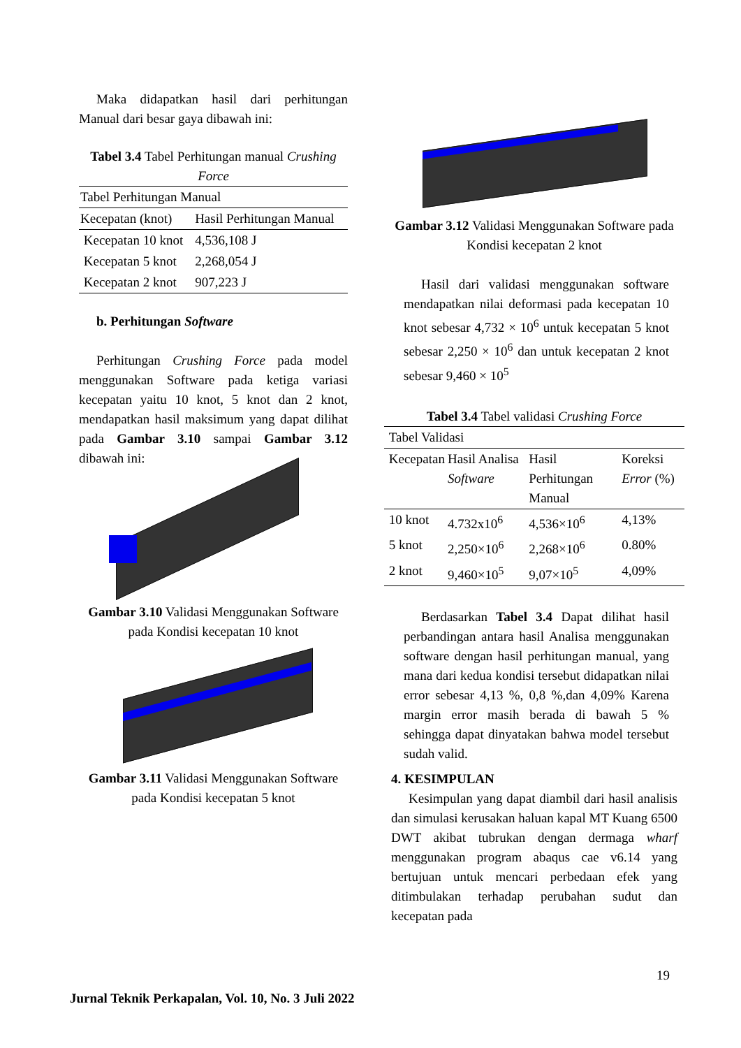Maka didapatkan hasil dari perhitungan Manual dari besar gaya dibawah ini:
Tabel 3.4 Tabel Perhitungan manual Crushing Force
| Tabel Perhitungan Manual | |
| Kecepatan (knot) | Hasil Perhitungan Manual |
| Kecepatan 10 knot | 4,536,108 J |
| Kecepatan 5 knot | 2,268,054 J |
| Kecepatan 2 knot | 907,223 J |
b. Perhitungan Software
Perhitungan Crushing Force pada model menggunakan Software pada ketiga variasi kecepatan yaitu 10 knot, 5 knot dan 2 knot, mendapatkan hasil maksimum yang dapat dilihat pada Gambar 3.10 sampai Gambar 3.12 dibawah ini:
Gambar 3.10 Validasi Menggunakan Software pada Kondisi kecepatan 10 knot
Gambar 3.11 Validasi Menggunakan Software pada Kondisi kecepatan 5 knot
Gambar 3.12 Validasi Menggunakan Software pada Kondisi kecepatan 2 knot
Hasil dari validasi menggunakan software mendapatkan nilai deformasi pada kecepatan 10 knot sebesar 4,732 × 10<sup>6</sup> untuk kecepatan 5 knot sebesar 2,250 × 10<sup>6</sup> dan untuk kecepatan 2 knot sebesar 9,460 × 10<sup>5</sup>
Tabel 3.4 Tabel validasi Crushing Force
| Tabel Validasi | | | |
| Kecepatan | Hasil Analisa Software | Hasil Perhitungan Manual | Koreksi Error (%) |
| 10 knot | 4.732x10<sup>6</sup> | 4,536×10<sup>6</sup> | 4,13% |
| 5 knot | 2,250×10<sup>6</sup> | 2,268×10<sup>6</sup> | 0.80% |
| 2 knot | 9,460×10<sup>5</sup> | 9,07×10<sup>5</sup> | 4,09% |
Berdasarkan Tabel 3.4 Dapat dilihat hasil perbandingan antara hasil Analisa menggunakan software dengan hasil perhitungan manual, yang mana dari kedua kondisi tersebut didapatkan nilai error sebesar 4,13 %, 0,8 %,dan 4,09% Karena margin error masih berada di bawah 5 % sehingga dapat dinyatakan bahwa model tersebut sudah valid.
4. KESIMPULAN
Kesimpulan yang dapat diambil dari hasil analisis dan simulasi kerusakan haluan kapal MT Kuang 6500 DWT akibat tubrukan dengan dermaga wharf menggunakan program abaqus cae v6.14 yang bertujuan untuk mencari perbedaan efek yang ditimbulakan terhadap perubahan sudut dan kecepatan pada
19
Jurnal Teknik Perkapalan, Vol. 10, No. 3 Juli 2022